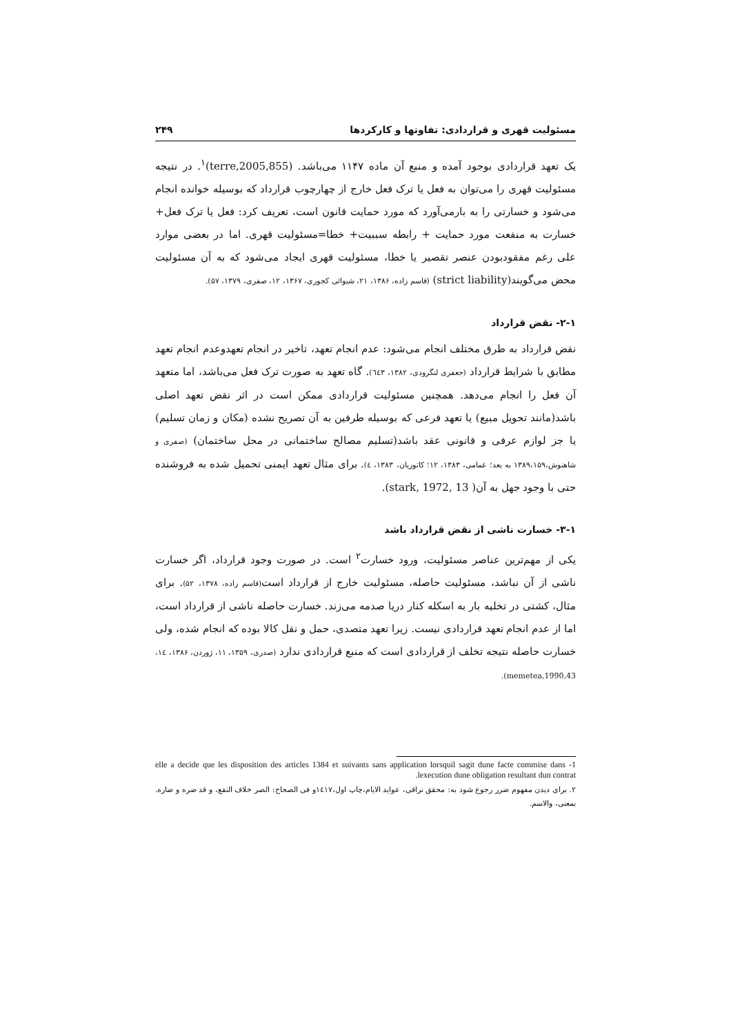مسئولیت قهری و قراردادی: تفاوتها و کارکردها ۲۴۹
یک تعهد قراردادی بوجود آمده و منبع آن ماده ۱۱۴۷ می‌باشد. (terre,2005,855)<sup>۱</sup>. در نتیجه مسئولیت قهری را می‌توان به فعل یا ترک فعل خارج از چهارچوب قرارداد که بوسیله خوانده انجام می‌شود و خسارتی را به بارمی‌آورد که مورد حمایت قانون است، تعریف کرد: فعل یا ترک فعل+ خسارت به منفعت مورد حمایت + رابطه سببیت+ خطا=مسئولیت قهری. اما در بعضی موارد علی رغم مفقودبودن عنصر تقصیر یا خطا، مسئولیت قهری ایجاد می‌شود که به آن مسئولیت محض می‌گویند(strict liability) (قاسم زاده، ۱۳۸۶، ۲۱، شیوائی کجوری، ۱۳۶۷، ۱۲، صفری، ۱۳۷۹، ۵۷).
۲-۱- نقض قرارداد
نقض قرارداد به طرق مختلف انجام می‌شود: عدم انجام تعهد، تاخیر در انجام تعهدوعدم انجام تعهد مطابق با شرایط قرارداد (جعفری لنگرودی، ۱۳۸۲، ٦٤٣). گاه تعهد به صورت ترک فعل می‌باشد، اما متعهد آن فعل را انجام می‌دهد. همچنین مسئولیت قراردادی ممکن است در اثر نقض تعهد اصلی باشد(مانند تحویل مبیع) یا تعهد فرعی که بوسیله طرفین به آن تصریح نشده (مکان و زمان تسلیم) یا جز لوازم عرفی و قانونی عقد باشد(تسلیم مصالح ساختمانی در محل ساختمان) (صفری و شاهنوش،۱۳۸۹،۱۵۹ به بعد؛ غمامی، ۱۳۸۳، ۱۲؛ کاتوزیان، ۱۳۸۳، ٤). برای مثال تعهد ایمنی تحمیل شده به فروشنده حتی با وجود جهل به آن( stark, 1972, 13).
۳-۱- خسارت ناشی از نقض قرارداد باشد
یکی از مهم‌ترین عناصر مسئولیت، ورود خسارت<sup>۲</sup> است. در صورت وجود قرارداد، اگر خسارت ناشی از آن نباشد، مسئولیت حاصله، مسئولیت خارج از قرارداد است(قاسم زاده، ۱۳۷۸، ۵۲). برای مثال، کشتی در تخلیه بار به اسکله کنار دریا صدمه می‌زند. خسارت حاصله ناشی از قرارداد است، اما از عدم انجام تعهد قراردادی نیست. زیرا تعهد متصدی، حمل و نقل کالا بوده که انجام شده، ولی خسارت حاصله نتیجه تخلف از قراردادی است که منبع قراردادی ندارد (صدری، ۱۳۵۹، ۱۱، ژوردن، ۱۳۸۶، ۱٤، memetea,1990,43).
1- elle a decide que les disposition des articles 1384 et suivants sans application lorsquil sagit dune facte commise dans lexecution dune obligation resultant dun contrat.
۲. برای دیدن مفهوم ضرر رجوع شود به: محقق نراقی، عواید الایام،چاپ اول،۱٤۱۷و فی الصحاح: الضر خلاف النفع، و قد ضره و ضاره. بمعنی، والاسم.